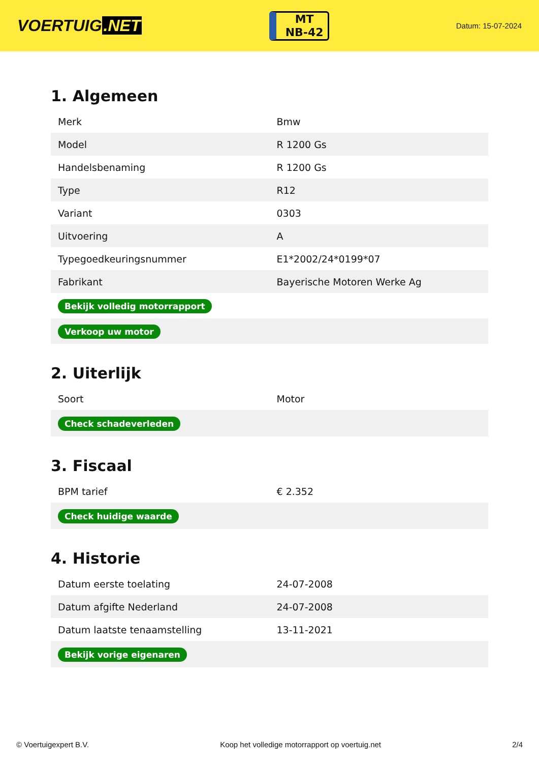VOERTUIG.NET
MT
NB-42
Datum: 15-07-2024
1. Algemeen
| Merk | Bmw |
| Model | R 1200 Gs |
| Handelsbenaming | R 1200 Gs |
| Type | R12 |
| Variant | 0303 |
| Uitvoering | A |
| Typegoedkeuringsnummer | E1*2002/24*0199*07 |
| Fabrikant | Bayerische Motoren Werke Ag |
| Bekijk volledig motorrapport | |
| Verkoop uw motor | |
2. Uiterlijk
| Soort | Motor |
| Check schadeverleden | |
3. Fiscaal
| BPM tarief | € 2.352 |
| Check huidige waarde | |
4. Historie
| Datum eerste toelating | 24-07-2008 |
| Datum afgifte Nederland | 24-07-2008 |
| Datum laatste tenaamstelling | 13-11-2021 |
| Bekijk vorige eigenaren | |
© Voertuigexpert B.V. Koop het volledige motorrapport op voertuig.net 2/4